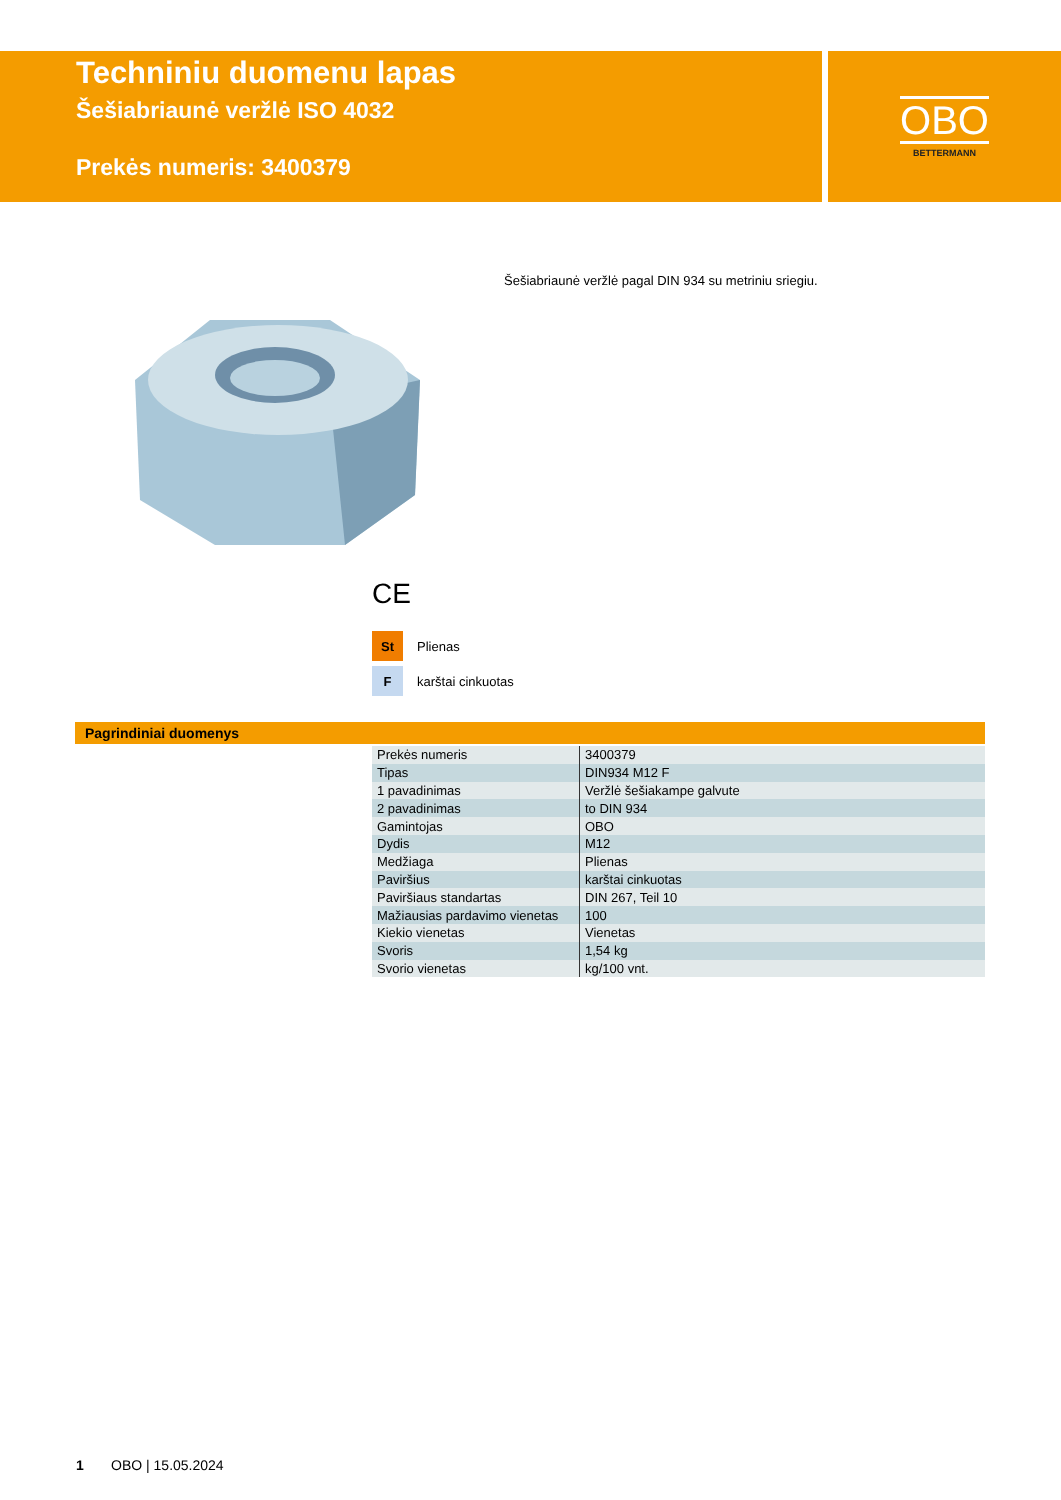Techniniu duomenu lapas
Šešiabriaunė veržlė ISO 4032
Prekės numeris: 3400379
OBO
BETTERMANN
Šešiabriaunė veržlė pagal DIN 934 su metriniu sriegiu.
CE
St Plienas
Fkarštai cinkuotas
Pagrindiniai duomenys
| Prekės numeris | 3400379 |
| Tipas | DIN934 M12 F |
| 1 pavadinimas | Veržlė šešiakampe galvute |
| 2 pavadinimas | to DIN 934 |
| Gamintojas | OBO |
| Dydis | M12 |
| Medžiaga | Plienas |
| Paviršius | karštai cinkuotas |
| Paviršiaus standartas | DIN 267, Teil 10 |
| Mažiausias pardavimo vienetas | 100 |
| Kiekio vienetas | Vienetas |
| Svoris | 1,54 kg |
| Svorio vienetas | kg/100 vnt. |
1 OBO | 15.05.2024